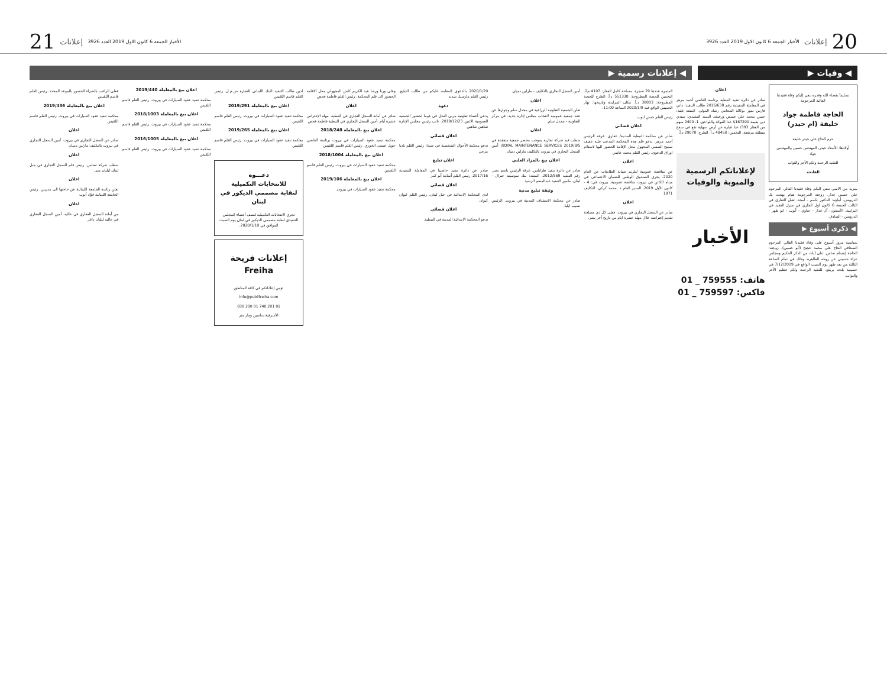20 إعلانات الأخبار الجمعة 6 كانون الاول 2019 العدد 3926
الأخبار الجمعة 6 كانون الاول 2019 العدد 3926 إعلانات 21
◀ وفيات ▶ ◀ إعلانات رسمية ▶
تسليماً بقضاء الله وقدره ننعي إليكم وفاة فقيدتنا الغالية المرحومة
الحاجة فاطمة جواد خليفة (ام حيدر)
حرم الحاج علي حيدر خليفة
أولادها: الأستاذ حيدر، المهندس حسين والمهندس جواد
للفقيد الرحمة ولكم الأجر والثواب
الفاتحة
بمزيد من الاسى ننعي اليكم وفاة فقيدنا الغالي المرحوم علي حسين غدار. زوجته المرحومة هيام بهجت بك الدرويش. أبناؤه: الدكتور باسم - أمجد. تقبل التعازي في الثالث الجمعة 6 كانون اول الجاري في منزل الفقيد في البرامية. الأسفون: آل غدار - حناوي - أيوب - ابو ظهر - الدرويش - الصادق.
◀ ذكرى أسبوع ▶
بمناسبة مرور أسبوع على وفاة فقيدنا الغالي المرحوم الصحافي الحاج علي محمد حجيج (أبو حسين). زوجته: الحاجة إبتسام ضامن. تتلى آيات من الذكر الحكيم ومجلس عزاء حسيني عن روحه الطاهرة، وذلك في تمام الساعة الثالثة من بعد ظهر يوم السبت الواقع في 7/12/2019 في حسينية بلدته بريقع. للفقيد الرحمة ولكم عظيم الأجر والثواب.
اعلان
صادر عن دائرة تنفيذ النبطية برئاسة القاضي أحمد مزهر في المعاملة التنفيذية رقم 2016/638 طالب التنفيذ: داني فارس نمور بوكالة المحامي رشاد المولى. المنفذ عليه: حسن محمد علي عميص ورفيقه. السند التنفيذي: سندي دين بقيمة 167200$ عدا الفوائد واللواحق. 1. 2400 سهم من العقار 393/ عبا عبارة عن أرض سهلية تقع في سفح منطقة مرتفعة. التخمين: 48450 د.أ. الطرح: 29070 د.أ.
لإعلاناتكم الرسمية
والمبوبة والوفيات
الأخبار
هاتف: 759555 _ 01
فاكس: 759597 _ 01
المثمرة عددها 29 شجرة. مساحة كامل العقار: 4107 م2. التخمين للحصة المطروحة: 551338 د.أ. الطرح للحصة المطروحة: 30803 د.أ. مكان المزايدة وتاريخها: نهار الخميس الواقع فيه 2020/1/9 الساعة 11:00.
رئيس القلم حسن ايوب
اعلان قضائي
صادر عن محكمة النبطية المدنية/ عقاري. غرفة الرئيس أحمد مزهر. يدعو قلم هذه المحكمة المدعى عليه عفيف سميح الصعبي المجهول محل الإقامة الحضور اليها لاستلام اوراق الدعوى. رئيس القلم محمد عاصي
اعلان
عن مناقصة عمومية لتلزيم صيانة الطابعات عن العام 2020. يجري الصندوق الوطني للضمان الاجتماعي في مبناه الكائن في بيروت مناقصة عمومية. بيروت في: 4 - كانون الأول 2019. المدير العام د. محمد كركي. التكليف 1971
اعلان
صادر عن السجل التجاري في بيروت. فعلى كل ذي مصلحة تقديم إعتراضه خلال مهلة عشرة ايام من تاريخ آخر نشر.
أمين السجل التجاري بالتكليف - مارلين دميان
اعلان
تعلن الجمعية التعاونية الزراعية في مجدل سلم وجوارها عن عقد جمعية عمومية لانتخاب مجلس إدارة جديد. في مركز التعاونية - مجدل سلم.
اعلان
شطب قيد شركة تجارية بموجب محضر جمعية منعقدة في 2019/8/5 ROYAL MAINTENANCE SERVICES. أمين السجل التجاري في بيروت بالتكليف مارلين دميان
اعلان بيع بالمزاد العلني
صادر عن دائرة تنفيذ طرابلس. غرفة الرئيس باسم نصر. رقم التنفيذ 2012/569. المنفذ: بنك سوسيته جنرال - لبنان. مامور التنفيذ عبدالمنعم الرشيد
وثيقة تبليغ مدنية
صادر عن محكمة الاستئناف المدنية في بيروت. الرئيس نسيب ايليا.
2020/1/20 بالدعوى المقامة عليكم من طالب التبليغ. رئيس القلم مارسيل شديد
دعوة
يدعى أعضاء تعاونية مربي النحل في غوما لحضور الجمعية العمومية الاثنين 2019/12/23. نائب رئيس مجلس الإدارة شاهين شاهين
اعلان قضائي
تدعو محكمة الأحوال الشخصية في صيدا. رئيس القلم ناديا مرعي
اعلان تبليغ
صادر عن دائرة تنفيذ حاصبيا في المعاملة التنفيذية 2017/16. رئيس القلم أسامة أبو كمر
اعلان قضائي
لدى المحكمة الابتدائية في جبل لبنان. رئيس القلم كيوان كيوان
اعلان قضائي
تدعو المحكمة الابتدائية المدنية في النبطية.
وعلى ورنا ورشا عبد الكريم كلش المجهولي محل الاقامة الحضور الى قلم المحكمة. رئيس القلم فاطمة فحص
اعلان
صادر عن أمانة السجل التجاري في النبطية. مهلة الإعتراض عشرة أيام. أمين السجل التجاري في النبطية فاطمة فحص
اعلان بيع بالمعاملة 2018/248
محكمة تنفيذ عقود السيارات في بيروت برئاسة القاضي جويل عيسى الخوري. رئيس القلم قاسم اللقيس
اعلان بيع بالمعاملة 2018/1004
محكمة تنفيذ عقود السيارات في بيروت. رئيس القلم قاسم اللقيس
اعلان بيع بالمعاملة 2019/106
محكمة تنفيذ عقود السيارات في بيروت.
لدين طالب التنفيذ البنك اللبناني للتجارة ش.م.ل. رئيس القلم قاسم اللقيس
اعلان بيع بالمعاملة 2019/291
محكمة تنفيذ عقود السيارات في بيروت. رئيس القلم قاسم اللقيس
اعلان بيع بالمعاملة 2019/265
محكمة تنفيذ عقود السيارات في بيروت. رئيس القلم قاسم اللقيس
دعـــوة
للانتخابات التكميلية
لنقابة مصممي الديكور في لبنان
تجري الانتخابات التكميلية لنصف أعضاء المجلس التنفيذي لنقابة مصممي الديكور في لبنان يوم السبت الموافق في 2020/1/18.
إعلانات فريحة Freiha
تؤمن إعلاناتكم في كافة المناطق
info@publifreiha.com
01 201 740 01 200 830
الأشرفية ساسين ومار متر
اعلان بيع بالمعاملة 2019/440
محكمة تنفيذ عقود السيارات في بيروت. رئيس القلم قاسم اللقيس
اعلان بيع بالمعاملة 2018/1003
محكمة تنفيذ عقود السيارات في بيروت. رئيس القلم قاسم اللقيس
اعلان بيع بالمعاملة 2016/1005
محكمة تنفيذ عقود السيارات في بيروت. رئيس القلم قاسم اللقيس
فعلى الراغب بالشراء الحضور بالموعد المحدد. رئيس القلم قاسم اللقيس
اعلان بيع بالمعاملة 2019/436
محكمة تنفيذ عقود السيارات في بيروت. رئيس القلم قاسم اللقيس
اعلان
صادر عن السجل التجاري في بيروت. أمين السجل التجاري في بيروت بالتكليف مارلين دميان
اعلان
شطب شركة تضامن. رئيس قلم السجل التجاري في جبل لبنان ليليان متى
اعلان
تعلن رئاسة الجامعة اللبنانية عن حاجتها الى مدربين. رئيس الجامعة اللبنانية فؤاد أيوب
اعلان
من أمانة السجل العقاري في عاليه. أمين السجل العقاري في عاليه ليليان داغر